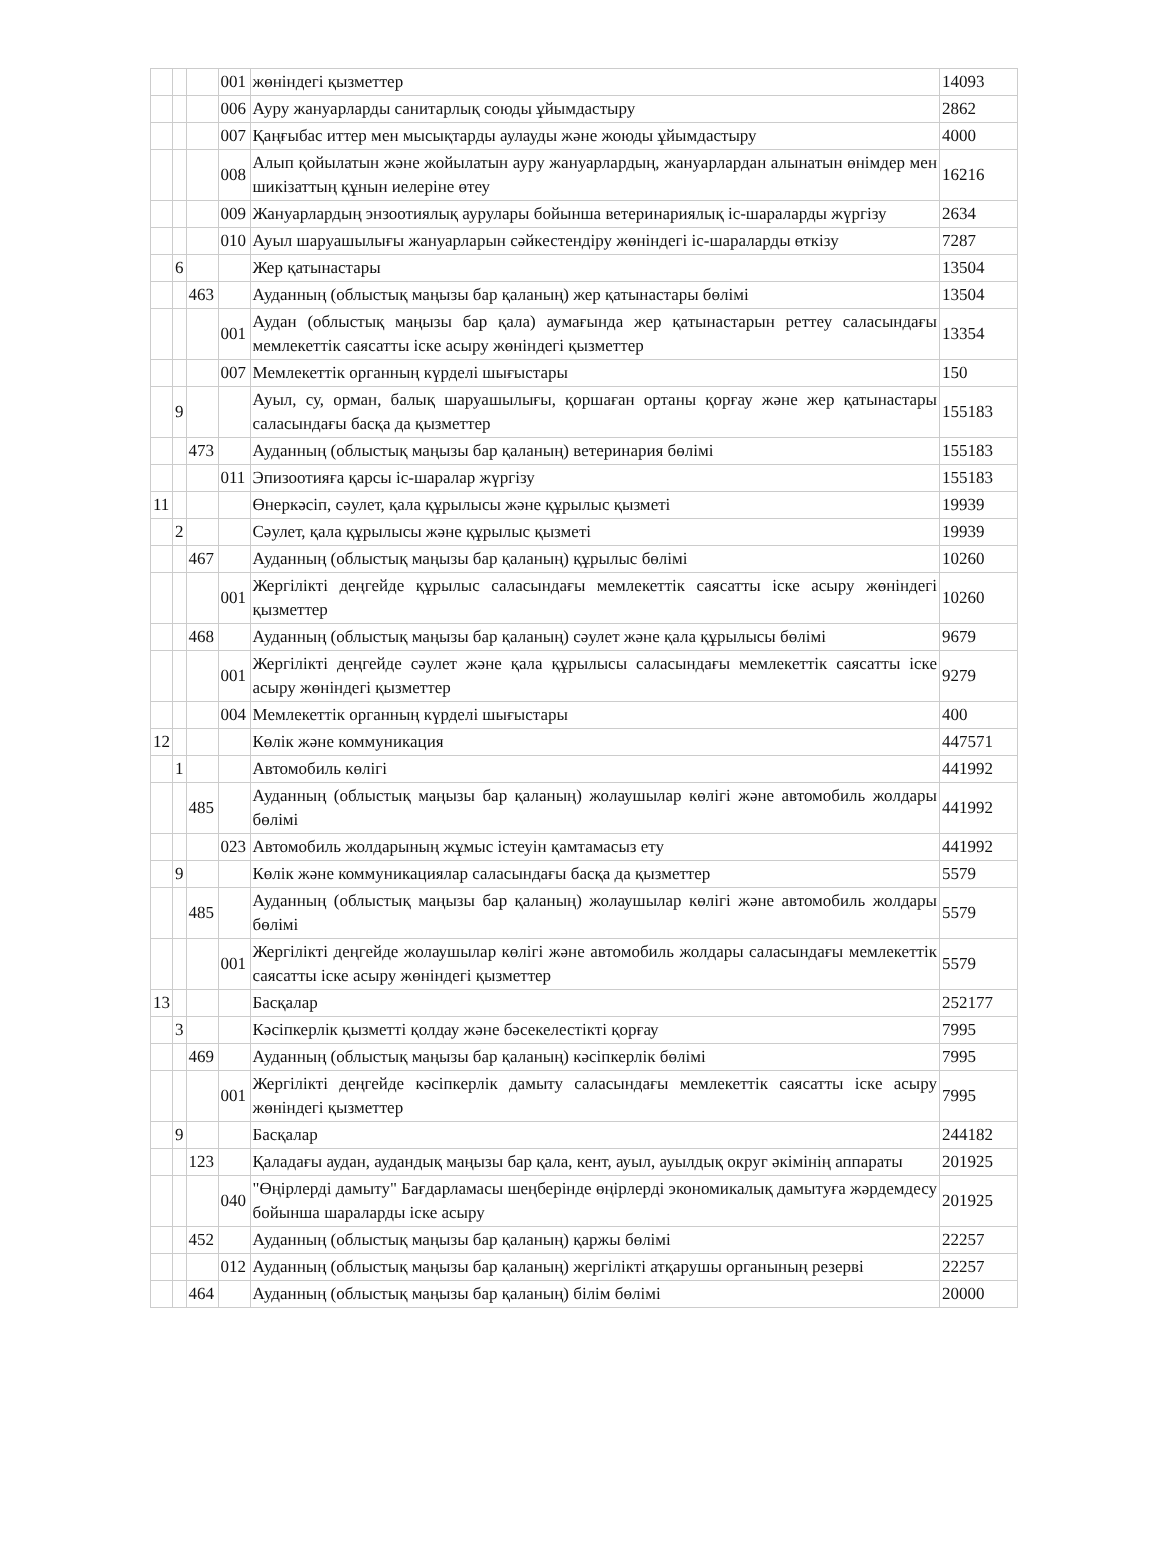| | | | 001 | жөніндегі қызметтер | 14093 |
| | | | 006 | Ауру жануарларды санитарлық союды ұйымдастыру | 2862 |
| | | | 007 | Қаңғыбас иттер мен мысықтарды аулауды және жоюды ұйымдастыру | 4000 |
| | | | 008 | Алып қойылатын және жойылатын ауру жануарлардың, жануарлардан алынатын өнімдер мен шикізаттың құнын иелеріне өтеу | 16216 |
| | | | 009 | Жануарлардың энзоотиялық аурулары бойынша ветеринариялық іс-шараларды жүргізу | 2634 |
| | | | 010 | Ауыл шаруашылығы жануарларын сәйкестендіру жөніндегі іс-шараларды өткізу | 7287 |
| | 6 | | | Жер қатынастары | 13504 |
| | | 463 | | Ауданның (облыстық маңызы бар қаланың) жер қатынастары бөлімі | 13504 |
| | | | 001 | Аудан (облыстық маңызы бар қала) аумағында жер қатынастарын реттеу саласындағы мемлекеттік саясатты іске асыру жөніндегі қызметтер | 13354 |
| | | | 007 | Мемлекеттік органның күрделі шығыстары | 150 |
| | 9 | | | Ауыл, су, орман, балық шаруашылығы, қоршаған ортаны қорғау және жер қатынастары саласындағы басқа да қызметтер | 155183 |
| | | 473 | | Ауданның (облыстық маңызы бар қаланың) ветеринария бөлімі | 155183 |
| | | | 011 | Эпизоотияға қарсы іс-шаралар жүргізу | 155183 |
| 11 | | | | Өнеркәсіп, сәулет, қала құрылысы және құрылыс қызметі | 19939 |
| | 2 | | | Сәулет, қала құрылысы және құрылыс қызметі | 19939 |
| | | 467 | | Ауданның (облыстық маңызы бар қаланың) құрылыс бөлімі | 10260 |
| | | | 001 | Жергілікті деңгейде құрылыс саласындағы мемлекеттік саясатты іске асыру жөніндегі қызметтер | 10260 |
| | | 468 | | Ауданның (облыстық маңызы бар қаланың) сәулет және қала құрылысы бөлімі | 9679 |
| | | | 001 | Жергілікті деңгейде сәулет және қала құрылысы саласындағы мемлекеттік саясатты іске асыру жөніндегі қызметтер | 9279 |
| | | | 004 | Мемлекеттік органның күрделі шығыстары | 400 |
| 12 | | | | Көлік және коммуникация | 447571 |
| | 1 | | | Автомобиль көлігі | 441992 |
| | | 485 | | Ауданның (облыстық маңызы бар қаланың) жолаушылар көлігі және автомобиль жолдары бөлімі | 441992 |
| | | | 023 | Автомобиль жолдарының жұмыс істеуін қамтамасыз ету | 441992 |
| | 9 | | | Көлік және коммуникациялар саласындағы басқа да қызметтер | 5579 |
| | | 485 | | Ауданның (облыстық маңызы бар қаланың) жолаушылар көлігі және автомобиль жолдары бөлімі | 5579 |
| | | | 001 | Жергілікті деңгейде жолаушылар көлігі және автомобиль жолдары саласындағы мемлекеттік саясатты іске асыру жөніндегі қызметтер | 5579 |
| 13 | | | | Басқалар | 252177 |
| | 3 | | | Кәсіпкерлік қызметті қолдау және бәсекелестікті қорғау | 7995 |
| | | 469 | | Ауданның (облыстық маңызы бар қаланың) кәсіпкерлік бөлімі | 7995 |
| | | | 001 | Жергілікті деңгейде кәсіпкерлік дамыту саласындағы мемлекеттік саясатты іске асыру жөніндегі қызметтер | 7995 |
| | 9 | | | Басқалар | 244182 |
| | | 123 | | Қаладағы аудан, аудандық маңызы бар қала, кент, ауыл, ауылдық округ әкімінің аппараты | 201925 |
| | | | 040 | "Өңірлерді дамыту" Бағдарламасы шеңберінде өңірлерді экономикалық дамытуға жәрдемдесу бойынша шараларды іске асыру | 201925 |
| | | 452 | | Ауданның (облыстық маңызы бар қаланың) қаржы бөлімі | 22257 |
| | | | 012 | Ауданның (облыстық маңызы бар қаланың) жергілікті атқарушы органының резерві | 22257 |
| | | 464 | | Ауданның (облыстық маңызы бар қаланың) білім бөлімі | 20000 |